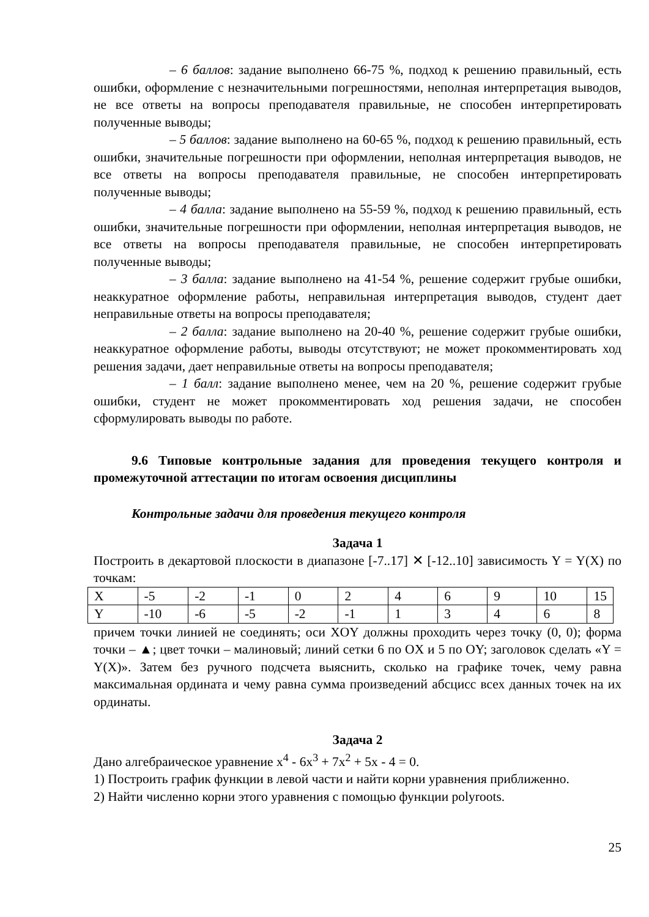– 6 баллов: задание выполнено 66-75 %, подход к решению правильный, есть ошибки, оформление с незначительными погрешностями, неполная интерпретация выводов, не все ответы на вопросы преподавателя правильные, не способен интерпретировать полученные выводы;
– 5 баллов: задание выполнено на 60-65 %, подход к решению правильный, есть ошибки, значительные погрешности при оформлении, неполная интерпретация выводов, не все ответы на вопросы преподавателя правильные, не способен интерпретировать полученные выводы;
– 4 балла: задание выполнено на 55-59 %, подход к решению правильный, есть ошибки, значительные погрешности при оформлении, неполная интерпретация выводов, не все ответы на вопросы преподавателя правильные, не способен интерпретировать полученные выводы;
– 3 балла: задание выполнено на 41-54 %, решение содержит грубые ошибки, неаккуратное оформление работы, неправильная интерпретация выводов, студент дает неправильные ответы на вопросы преподавателя;
– 2 балла: задание выполнено на 20-40 %, решение содержит грубые ошибки, неаккуратное оформление работы, выводы отсутствуют; не может прокомментировать ход решения задачи, дает неправильные ответы на вопросы преподавателя;
– 1 балл: задание выполнено менее, чем на 20 %, решение содержит грубые ошибки, студент не может прокомментировать ход решения задачи, не способен сформулировать выводы по работе.
9.6 Типовые контрольные задания для проведения текущего контроля и промежуточной аттестации по итогам освоения дисциплины
Контрольные задачи для проведения текущего контроля
Задача 1
Построить в декартовой плоскости в диапазоне [-7..17] ✕ [-12..10] зависимость Y = Y(X) по точкам:
| X | -5 | -2 | -1 | 0 | 2 | 4 | 6 | 9 | 10 | 15 |
| Y | -10 | -6 | -5 | -2 | -1 | 1 | 3 | 4 | 6 | 8 |
причем точки линией не соединять; оси XOY должны проходить через точку (0, 0); форма точки – ▲; цвет точки – малиновый; линий сетки 6 по OX и 5 по OY; заголовок сделать «Y = Y(X)». Затем без ручного подсчета выяснить, сколько на графике точек, чему равна максимальная ордината и чему равна сумма произведений абсцисс всех данных точек на их ординаты.
Задача 2
Дано алгебраическое уравнение x<sup>4</sup> - 6x<sup>3</sup> + 7x<sup>2</sup> + 5x - 4 = 0.
1) Построить график функции в левой части и найти корни уравнения приближенно.
2) Найти численно корни этого уравнения с помощью функции polyroots.
25